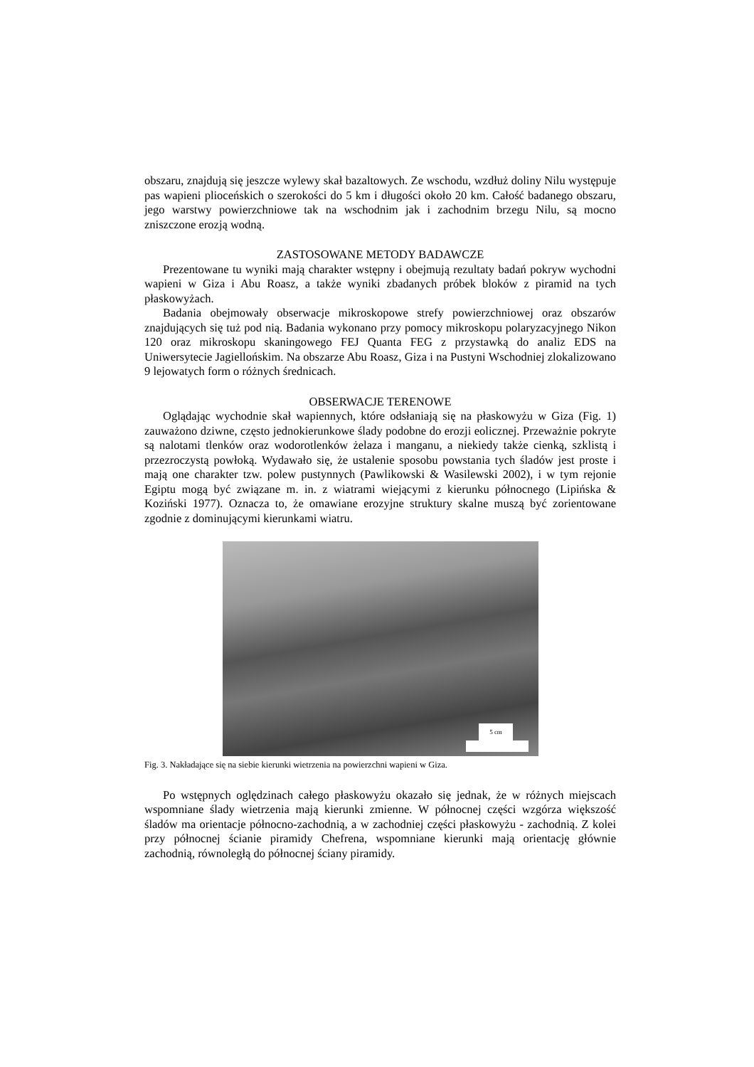obszaru, znajdują się jeszcze wylewy skał bazaltowych. Ze wschodu, wzdłuż doliny Nilu występuje pas wapieni plioceńskich o szerokości do 5 km i długości około 20 km. Całość badanego obszaru, jego warstwy powierzchniowe tak na wschodnim jak i zachodnim brzegu Nilu, są mocno zniszczone erozją wodną.
ZASTOSOWANE METODY BADAWCZE
Prezentowane tu wyniki mają charakter wstępny i obejmują rezultaty badań pokryw wychodni wapieni w Giza i Abu Roasz, a także wyniki zbadanych próbek bloków z piramid na tych płaskowyżach.
Badania obejmowały obserwacje mikroskopowe strefy powierzchniowej oraz obszarów znajdujących się tuż pod nią. Badania wykonano przy pomocy mikroskopu polaryzacyjnego Nikon 120 oraz mikroskopu skaningowego FEJ Quanta FEG z przystawką do analiz EDS na Uniwersytecie Jagiellońskim. Na obszarze Abu Roasz, Giza i na Pustyni Wschodniej zlokalizowano 9 lejowatych form o różnych średnicach.
OBSERWACJE TERENOWE
Oglądając wychodnie skał wapiennych, które odsłaniają się na płaskowyżu w Giza (Fig. 1) zauważono dziwne, często jednokierunkowe ślady podobne do erozji eolicznej. Przeważnie pokryte są nalotami tlenków oraz wodorotlenków żelaza i manganu, a niekiedy także cienką, szklistą i przezroczystą powłoką. Wydawało się, że ustalenie sposobu powstania tych śladów jest proste i mają one charakter tzw. polew pustynnych (Pawlikowski & Wasilewski 2002), i w tym rejonie Egiptu mogą być związane m. in. z wiatrami wiejącymi z kierunku północnego (Lipińska & Koziński 1977). Oznacza to, że omawiane erozyjne struktury skalne muszą być zorientowane zgodnie z dominującymi kierunkami wiatru.
5 cm
Fig. 3. Nakładające się na siebie kierunki wietrzenia na powierzchni wapieni w Giza.
Po wstępnych oględzinach całego płaskowyżu okazało się jednak, że w różnych miejscach wspomniane ślady wietrzenia mają kierunki zmienne. W północnej części wzgórza większość śladów ma orientacje północno-zachodnią, a w zachodniej części płaskowyżu - zachodnią. Z kolei przy północnej ścianie piramidy Chefrena, wspomniane kierunki mają orientację głównie zachodnią, równoległą do północnej ściany piramidy.